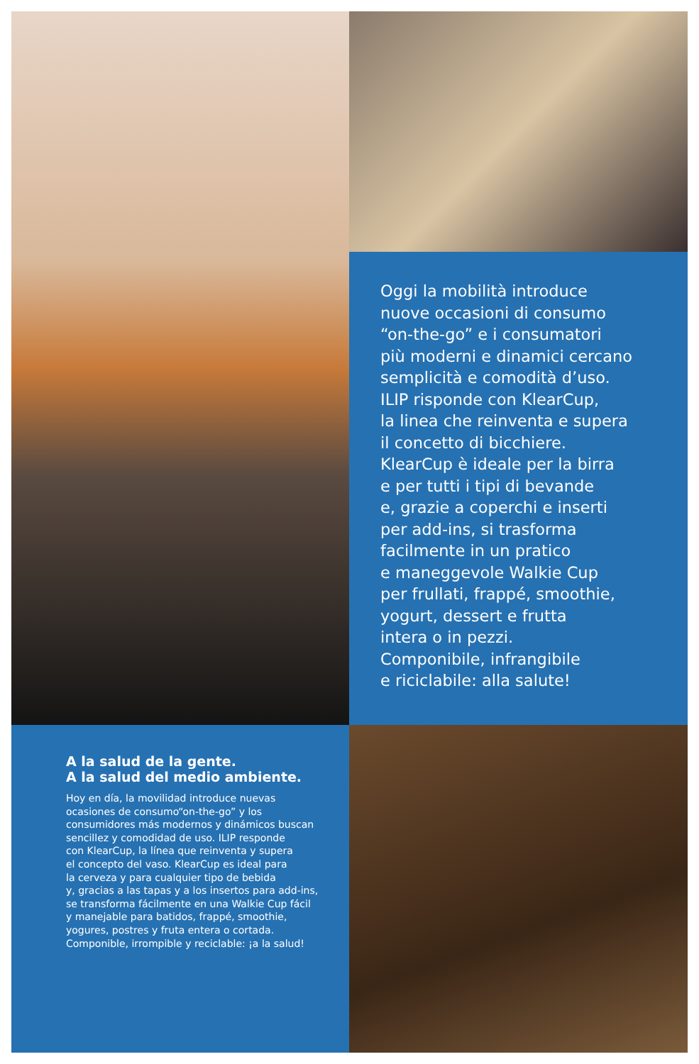Oggi la mobilità introduce
nuove occasioni di consumo
“on-the-go” e i consumatori
più moderni e dinamici cercano
semplicità e comodità d’uso.
ILIP risponde con KlearCup,
la linea che reinventa e supera
il concetto di bicchiere.
KlearCup è ideale per la birra
e per tutti i tipi di bevande
e, grazie a coperchi e inserti
per add-ins, si trasforma
facilmente in un pratico
e maneggevole Walkie Cup
per frullati, frappé, smoothie,
yogurt, dessert e frutta
intera o in pezzi.
Componibile, infrangibile
e riciclabile: alla salute!
A la salud de la gente.
A la salud del medio ambiente.
Hoy en día, la movilidad introduce nuevas
ocasiones de consumo“on-the-go” y los
consumidores más modernos y dinámicos buscan
sencillez y comodidad de uso. ILIP responde
con KlearCup, la línea que reinventa y supera
el concepto del vaso. KlearCup es ideal para
la cerveza y para cualquier tipo de bebida
y, gracias a las tapas y a los insertos para add-ins,
se transforma fácilmente en una Walkie Cup fácil
y manejable para batidos, frappé, smoothie,
yogures, postres y fruta entera o cortada.
Componible, irrompible y reciclable: ¡a la salud!